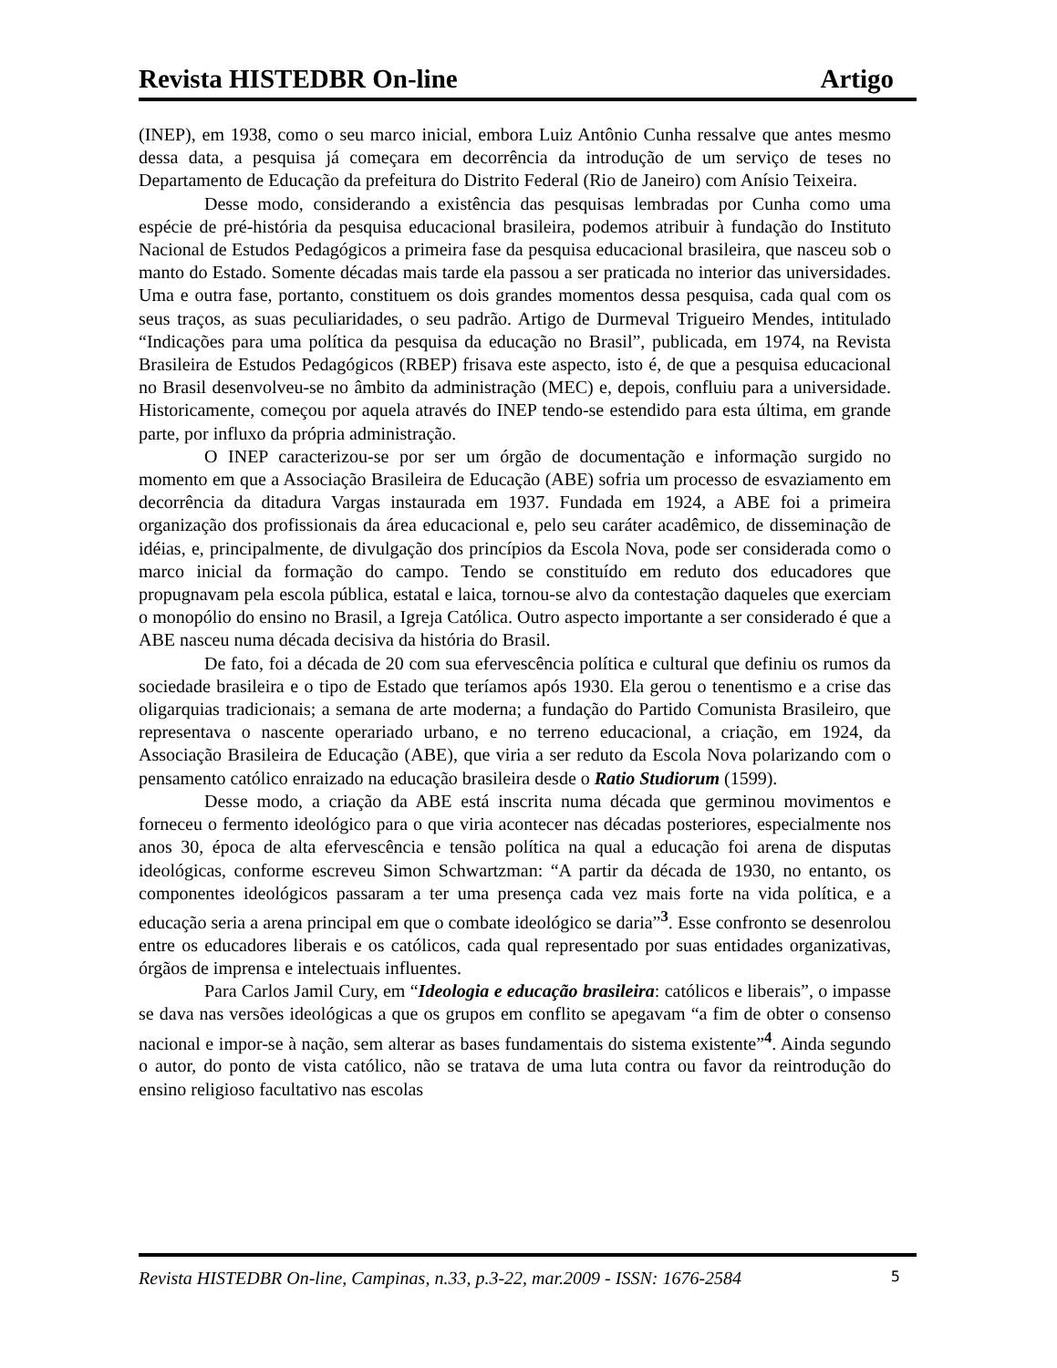Revista HISTEDBR On-line Artigo
(INEP), em 1938, como o seu marco inicial, embora Luiz Antônio Cunha ressalve que antes mesmo dessa data, a pesquisa já começara em decorrência da introdução de um serviço de teses no Departamento de Educação da prefeitura do Distrito Federal (Rio de Janeiro) com Anísio Teixeira.
Desse modo, considerando a existência das pesquisas lembradas por Cunha como uma espécie de pré-história da pesquisa educacional brasileira, podemos atribuir à fundação do Instituto Nacional de Estudos Pedagógicos a primeira fase da pesquisa educacional brasileira, que nasceu sob o manto do Estado. Somente décadas mais tarde ela passou a ser praticada no interior das universidades. Uma e outra fase, portanto, constituem os dois grandes momentos dessa pesquisa, cada qual com os seus traços, as suas peculiaridades, o seu padrão. Artigo de Durmeval Trigueiro Mendes, intitulado “Indicações para uma política da pesquisa da educação no Brasil”, publicada, em 1974, na Revista Brasileira de Estudos Pedagógicos (RBEP) frisava este aspecto, isto é, de que a pesquisa educacional no Brasil desenvolveu-se no âmbito da administração (MEC) e, depois, confluiu para a universidade. Historicamente, começou por aquela através do INEP tendo-se estendido para esta última, em grande parte, por influxo da própria administração.
O INEP caracterizou-se por ser um órgão de documentação e informação surgido no momento em que a Associação Brasileira de Educação (ABE) sofria um processo de esvaziamento em decorrência da ditadura Vargas instaurada em 1937. Fundada em 1924, a ABE foi a primeira organização dos profissionais da área educacional e, pelo seu caráter acadêmico, de disseminação de idéias, e, principalmente, de divulgação dos princípios da Escola Nova, pode ser considerada como o marco inicial da formação do campo. Tendo se constituído em reduto dos educadores que propugnavam pela escola pública, estatal e laica, tornou-se alvo da contestação daqueles que exerciam o monopólio do ensino no Brasil, a Igreja Católica. Outro aspecto importante a ser considerado é que a ABE nasceu numa década decisiva da história do Brasil.
De fato, foi a década de 20 com sua efervescência política e cultural que definiu os rumos da sociedade brasileira e o tipo de Estado que teríamos após 1930. Ela gerou o tenentismo e a crise das oligarquias tradicionais; a semana de arte moderna; a fundação do Partido Comunista Brasileiro, que representava o nascente operariado urbano, e no terreno educacional, a criação, em 1924, da Associação Brasileira de Educação (ABE), que viria a ser reduto da Escola Nova polarizando com o pensamento católico enraizado na educação brasileira desde o Ratio Studiorum (1599).
Desse modo, a criação da ABE está inscrita numa década que germinou movimentos e forneceu o fermento ideológico para o que viria acontecer nas décadas posteriores, especialmente nos anos 30, época de alta efervescência e tensão política na qual a educação foi arena de disputas ideológicas, conforme escreveu Simon Schwartzman: “A partir da década de 1930, no entanto, os componentes ideológicos passaram a ter uma presença cada vez mais forte na vida política, e a educação seria a arena principal em que o combate ideológico se daria”<sup>3</sup>. Esse confronto se desenrolou entre os educadores liberais e os católicos, cada qual representado por suas entidades organizativas, órgãos de imprensa e intelectuais influentes.
Para Carlos Jamil Cury, em “Ideologia e educação brasileira: católicos e liberais”, o impasse se dava nas versões ideológicas a que os grupos em conflito se apegavam “a fim de obter o consenso nacional e impor-se à nação, sem alterar as bases fundamentais do sistema existente”<sup>4</sup>. Ainda segundo o autor, do ponto de vista católico, não se tratava de uma luta contra ou favor da reintrodução do ensino religioso facultativo nas escolas
Revista HISTEDBR On-line, Campinas, n.33, p.3-22, mar.2009 - ISSN: 1676-2584 5